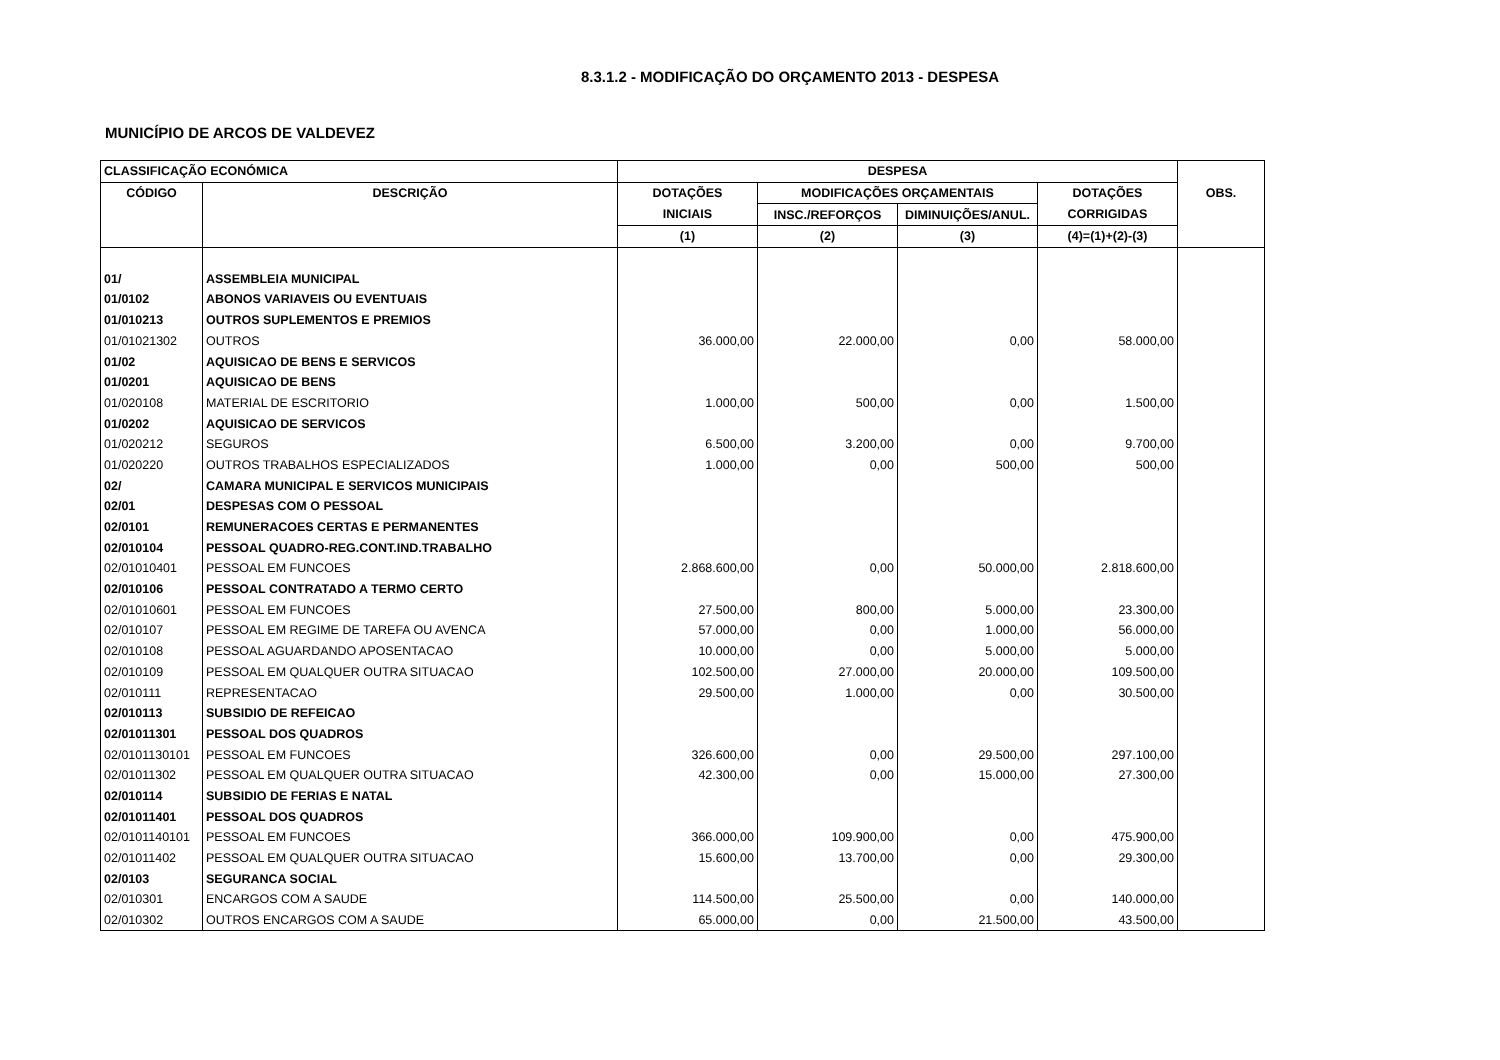8.3.1.2 - MODIFICAÇÃO DO ORÇAMENTO 2013 - DESPESA
MUNICÍPIO DE ARCOS DE VALDEVEZ
| CLASSIFICAÇÃO ECONÓMICA | | DESPESA | | | | OBS. |
| --- | --- | --- | --- | --- | --- | --- |
| CÓDIGO | DESCRIÇÃO | DOTAÇÕES | MODIFICAÇÕES ORÇAMENTAIS | | DOTAÇÕES | |
| | | INICIAIS | INSC./REFORÇOS | DIMINUIÇÕES/ANUL. | CORRIGIDAS | |
| | | (1) | (2) | (3) | (4)=(1)+(2)-(3) | |
| 01/ | ASSEMBLEIA MUNICIPAL | | | | | |
| 01/0102 | ABONOS VARIAVEIS OU EVENTUAIS | | | | | |
| 01/010213 | OUTROS SUPLEMENTOS E PREMIOS | | | | | |
| 01/01021302 | OUTROS | 36.000,00 | 22.000,00 | 0,00 | 58.000,00 | |
| 01/02 | AQUISICAO DE BENS E SERVICOS | | | | | |
| 01/0201 | AQUISICAO DE BENS | | | | | |
| 01/020108 | MATERIAL DE ESCRITORIO | 1.000,00 | 500,00 | 0,00 | 1.500,00 | |
| 01/0202 | AQUISICAO DE SERVICOS | | | | | |
| 01/020212 | SEGUROS | 6.500,00 | 3.200,00 | 0,00 | 9.700,00 | |
| 01/020220 | OUTROS TRABALHOS ESPECIALIZADOS | 1.000,00 | 0,00 | 500,00 | 500,00 | |
| 02/ | CAMARA MUNICIPAL E SERVICOS MUNICIPAIS | | | | | |
| 02/01 | DESPESAS COM O PESSOAL | | | | | |
| 02/0101 | REMUNERACOES CERTAS E PERMANENTES | | | | | |
| 02/010104 | PESSOAL QUADRO-REG.CONT.IND.TRABALHO | | | | | |
| 02/01010401 | PESSOAL EM FUNCOES | 2.868.600,00 | 0,00 | 50.000,00 | 2.818.600,00 | |
| 02/010106 | PESSOAL CONTRATADO A TERMO CERTO | | | | | |
| 02/01010601 | PESSOAL EM FUNCOES | 27.500,00 | 800,00 | 5.000,00 | 23.300,00 | |
| 02/010107 | PESSOAL EM REGIME DE TAREFA OU AVENCA | 57.000,00 | 0,00 | 1.000,00 | 56.000,00 | |
| 02/010108 | PESSOAL AGUARDANDO APOSENTACAO | 10.000,00 | 0,00 | 5.000,00 | 5.000,00 | |
| 02/010109 | PESSOAL EM QUALQUER OUTRA SITUACAO | 102.500,00 | 27.000,00 | 20.000,00 | 109.500,00 | |
| 02/010111 | REPRESENTACAO | 29.500,00 | 1.000,00 | 0,00 | 30.500,00 | |
| 02/010113 | SUBSIDIO DE REFEICAO | | | | | |
| 02/01011301 | PESSOAL DOS QUADROS | | | | | |
| 02/0101130101 | PESSOAL EM FUNCOES | 326.600,00 | 0,00 | 29.500,00 | 297.100,00 | |
| 02/01011302 | PESSOAL EM QUALQUER OUTRA SITUACAO | 42.300,00 | 0,00 | 15.000,00 | 27.300,00 | |
| 02/010114 | SUBSIDIO DE FERIAS E NATAL | | | | | |
| 02/01011401 | PESSOAL DOS QUADROS | | | | | |
| 02/0101140101 | PESSOAL EM FUNCOES | 366.000,00 | 109.900,00 | 0,00 | 475.900,00 | |
| 02/01011402 | PESSOAL EM QUALQUER OUTRA SITUACAO | 15.600,00 | 13.700,00 | 0,00 | 29.300,00 | |
| 02/0103 | SEGURANCA SOCIAL | | | | | |
| 02/010301 | ENCARGOS COM A SAUDE | 114.500,00 | 25.500,00 | 0,00 | 140.000,00 | |
| 02/010302 | OUTROS ENCARGOS COM A SAUDE | 65.000,00 | 0,00 | 21.500,00 | 43.500,00 | |